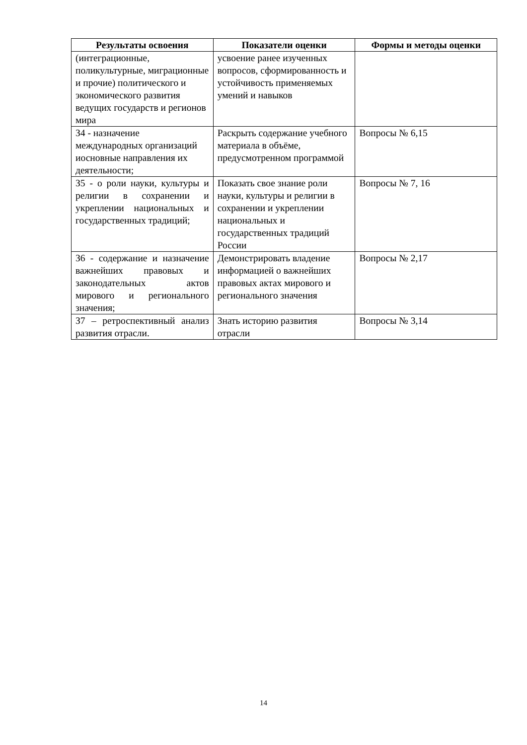| Результаты освоения | Показатели оценки | Формы и методы оценки |
| --- | --- | --- |
| (интеграционные, поликультурные, миграционные и прочие) политического и экономического развития ведущих государств и регионов мира | усвоение ранее изученных вопросов, сформированность и устойчивость применяемых умений и навыков | |
| З4 - назначение международных организаций иосновные направления их деятельности; | Раскрыть содержание учебного материала в объёме, предусмотренном программой | Вопросы № 6,15 |
| З5 - о роли науки, культуры и религии в сохранении и укреплении национальных и государственных традиций; | Показать свое знание роли науки, культуры и религии в сохранении и укреплении национальных и государственных традиций России | Вопросы № 7, 16 |
| З6 - содержание и назначение важнейших правовых и законодательных актов мирового и регионального значения; | Демонстрировать владение информацией о важнейших правовых актах мирового и регионального значения | Вопросы № 2,17 |
| З7 – ретроспективный анализ развития отрасли. | Знать историю развития отрасли | Вопросы № 3,14 |
14